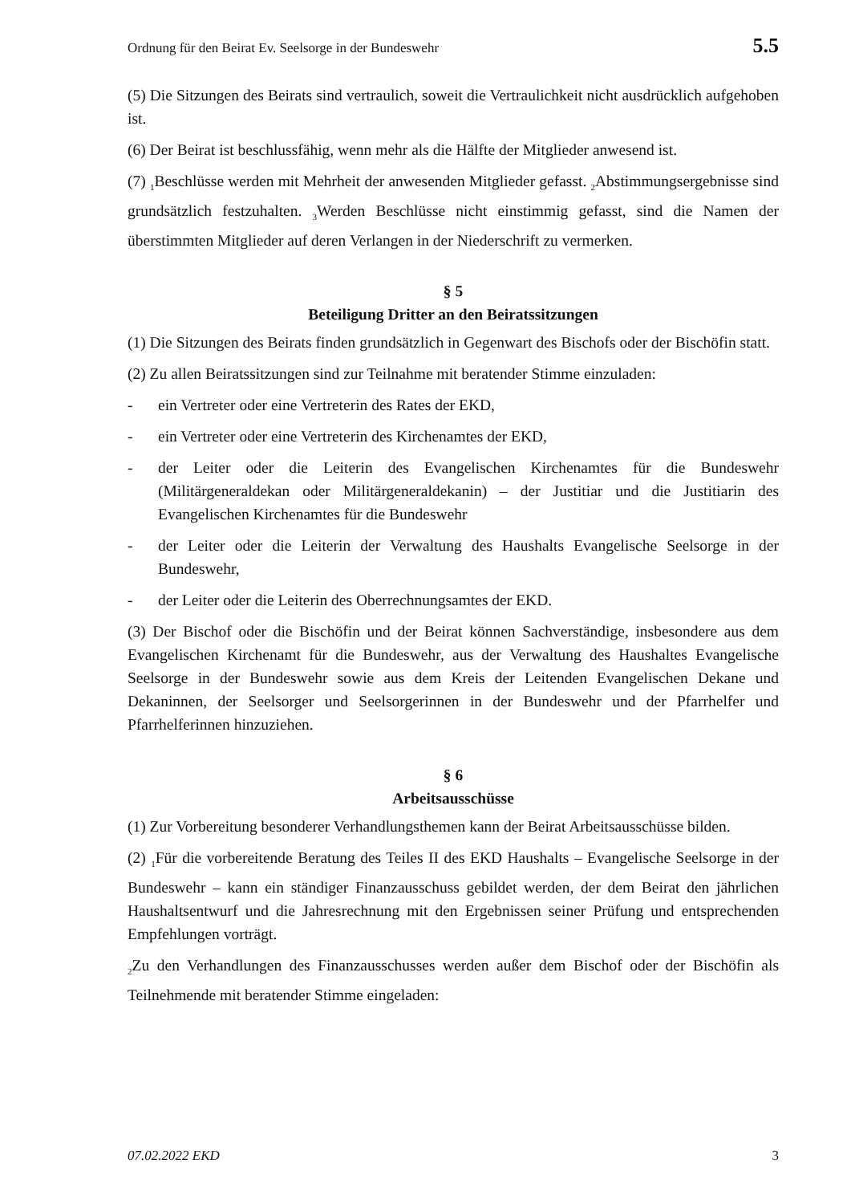Ordnung für den Beirat Ev. Seelsorge in der Bundeswehr 5.5
(5) Die Sitzungen des Beirats sind vertraulich, soweit die Vertraulichkeit nicht ausdrücklich aufgehoben ist.
(6) Der Beirat ist beschlussfähig, wenn mehr als die Hälfte der Mitglieder anwesend ist.
(7) <sub>1</sub>Beschlüsse werden mit Mehrheit der anwesenden Mitglieder gefasst. <sub>2</sub>Abstimmungsergebnisse sind grundsätzlich festzuhalten. <sub>3</sub>Werden Beschlüsse nicht einstimmig gefasst, sind die Namen der überstimmten Mitglieder auf deren Verlangen in der Niederschrift zu vermerken.
§ 5
Beteiligung Dritter an den Beiratssitzungen
(1) Die Sitzungen des Beirats finden grundsätzlich in Gegenwart des Bischofs oder der Bischöfin statt.
(2) Zu allen Beiratssitzungen sind zur Teilnahme mit beratender Stimme einzuladen:
- ein Vertreter oder eine Vertreterin des Rates der EKD,
- ein Vertreter oder eine Vertreterin des Kirchenamtes der EKD,
- der Leiter oder die Leiterin des Evangelischen Kirchenamtes für die Bundeswehr (Militärgeneraldekan oder Militärgeneraldekanin) – der Justitiar und die Justitiarin des Evangelischen Kirchenamtes für die Bundeswehr
- der Leiter oder die Leiterin der Verwaltung des Haushalts Evangelische Seelsorge in der Bundeswehr,
- der Leiter oder die Leiterin des Oberrechnungsamtes der EKD.
(3) Der Bischof oder die Bischöfin und der Beirat können Sachverständige, insbesondere aus dem Evangelischen Kirchenamt für die Bundeswehr, aus der Verwaltung des Haushaltes Evangelische Seelsorge in der Bundeswehr sowie aus dem Kreis der Leitenden Evangelischen Dekane und Dekaninnen, der Seelsorger und Seelsorgerinnen in der Bundeswehr und der Pfarrhelfer und Pfarrhelferinnen hinzuziehen.
§ 6
Arbeitsausschüsse
(1) Zur Vorbereitung besonderer Verhandlungsthemen kann der Beirat Arbeitsausschüsse bilden.
(2) <sub>1</sub>Für die vorbereitende Beratung des Teiles II des EKD Haushalts – Evangelische Seelsorge in der Bundeswehr – kann ein ständiger Finanzausschuss gebildet werden, der dem Beirat den jährlichen Haushaltsentwurf und die Jahresrechnung mit den Ergebnissen seiner Prüfung und entsprechenden Empfehlungen vorträgt.
<sub>2</sub>Zu den Verhandlungen des Finanzausschusses werden außer dem Bischof oder der Bischöfin als Teilnehmende mit beratender Stimme eingeladen:
07.02.2022 EKD 3